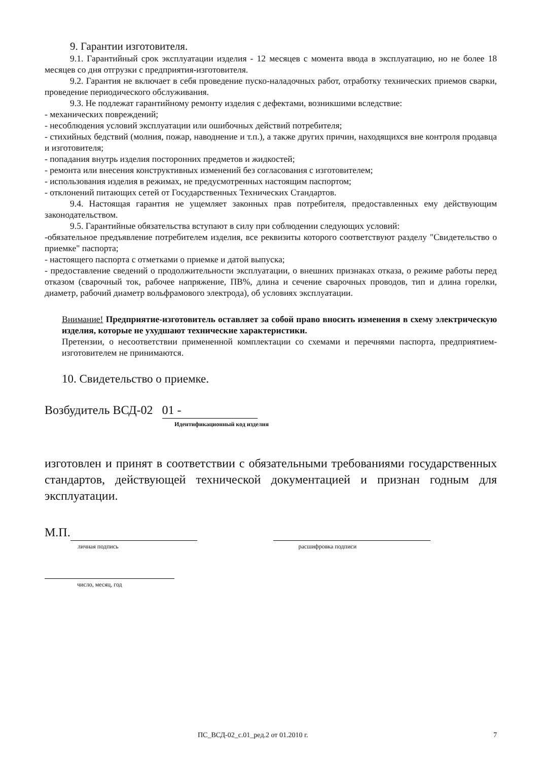9. Гарантии изготовителя.
9.1. Гарантийный срок эксплуатации изделия - 12 месяцев с момента ввода в эксплуатацию, но не более 18 месяцев со дня отгрузки с предприятия-изготовителя.
9.2. Гарантия не включает в себя проведение пуско-наладочных работ, отработку технических приемов сварки, проведение периодического обслуживания.
9.3. Не подлежат гарантийному ремонту изделия с дефектами, возникшими вследствие:
- механических повреждений;
- несоблюдения условий эксплуатации или ошибочных действий потребителя;
- стихийных бедствий (молния, пожар, наводнение и т.п.), а также других причин, находящихся вне контроля продавца и изготовителя;
- попадания внутрь изделия посторонних предметов и жидкостей;
- ремонта или внесения конструктивных изменений без согласования с изготовителем;
- использования изделия в режимах, не предусмотренных настоящим паспортом;
- отклонений питающих сетей от Государственных Технических Стандартов.
9.4. Настоящая гарантия не ущемляет законных прав потребителя, предоставленных ему действующим законодательством.
9.5. Гарантийные обязательства вступают в силу при соблюдении следующих условий:
-обязательное предъявление потребителем изделия, все реквизиты которого соответствуют разделу "Свидетельство о приемке" паспорта;
- настоящего паспорта с отметками о приемке и датой выпуска;
- предоставление сведений о продолжительности эксплуатации, о внешних признаках отказа, о режиме работы перед отказом (сварочный ток, рабочее напряжение, ПВ%, длина и сечение сварочных проводов, тип и длина горелки, диаметр, рабочий диаметр вольфрамового электрода), об условиях эксплуатации.
Внимание! Предприятие-изготовитель оставляет за собой право вносить изменения в схему электрическую изделия, которые не ухудшают технические характеристики.
Претензии, о несоответствии примененной комплектации со схемами и перечнями паспорта, предприятием-изготовителем не принимаются.
10. Свидетельство о приемке.
Возбудитель ВСД-02 01 -
Идентификационный код изделия
изготовлен и принят в соответствии с обязательными требованиями государственных стандартов, действующей технической документацией и признан годным для эксплуатации.
М.П.
личная подпись расшифровка подписи
число, месяц, год
ПС_ВСД-02_с.01_ред.2 от 01.2010 г. 7